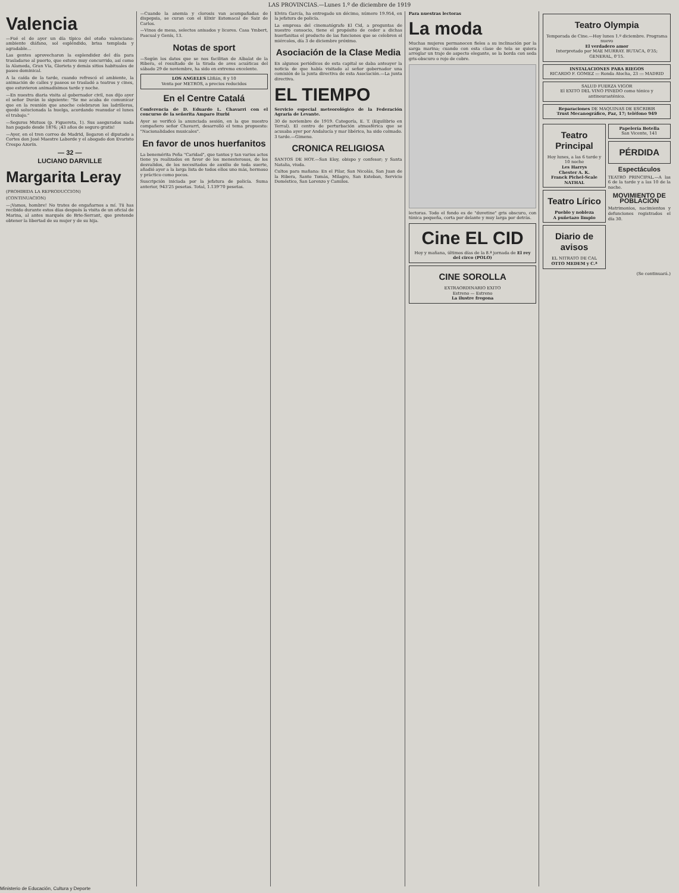LAS PROVINCIAS.—Lunes 1.º de diciembre de 1919
Valencia
—Fué el de ayer un día típico del otoño valenciano: ambiente diáfano, sol espléndido, brisa templada y agradable...
Las gentes aprovecharon la esplendidez del día para trasladarse al puerto, que estuvo muy concurrido, así como la Alameda, Gran Vía, Glorieta y demás sitios habituales de paseo dominical.
A la caída de la tarde, cuando refrescó el ambiente, la animación de calles y paseos se trasladó a teatros y cines, que estuvieron animadísimos tarde y noche.
—En nuestra diaria visita al gobernador civil, nos dijo ayer el señor Durán lo siguiente: "Se me acaba de comunicar que en la reunión que anoche celebraron los ladrilleros, quedó solucionada la huelga, acordando reanudar el lunes el trabajo."
—Seguros Mutuos (p. Figuereta, 1). Sus asegurados nada han pagado desde 1876; ¡43 años de seguro gratis!
—Ayer, en el tren correo de Madrid, llegaron el diputado a Cortes don José Maestre Laborde y el abogado don Evaristo Crespo Azorín.
— 32 —
LUCIANO DARVILLE
Margarita Leray
(PROHIBIDA LA REPRODUCCION)
(CONTINUACION)
—¡Vamos, hombre! No trates de engañarnos a mí. Tú has recibido durante estos días después la visita de un oficial de Marina, al antes marqués de Brie-Serrant, que pretende obtener la libertad de su mujer y de su hija.
—Cuando la anemia y clorosis van acompañadas de dispepsia, se curan con el Elixir Estomacal de Saiz de Carlos.
—Vinos de mesa, selectos anisados y licores. Casa Ymbert, Pascual y Genís, 13.
Notas de sport
—Según los datos que se nos facilitan de Albalat de la Ribera, el resultado de la tirada de aves acuáticas del sábado 29 de noviembre, ha sido en extremo excelente.
LOS ANGELES Lliñán, 8 y 10
Venta por METROS, a precios reducidos
En el Centre Catalá
Conferencia de D. Eduardo L. Chavarri con el concurso de la señorita Amparo Iturbi
Ayer se verificó la anunciada sesión, en la que nuestro compañero señor Chavarri, desarrolló el tema propuesto: "Nacionalidades musicales".
En favor de unos huerfanitos
La benemérita Peña "Caridad", que tantos y tan varios actos tiene ya realizados en favor de los menesterosos, de los desvalidos, de los necesitados de auxilio de toda suerte, añadió ayer a la larga lista de todos ellos uno más, hermoso y práctico como pocos.
Suscripción iniciada por la jefatura de policía. Suma anterior, 943'25 pesetas. Total, 1.139'70 pesetas.
Elvira García, ha entregado un décimo, número 19.954, en la jefatura de policía.
La empresa del cinematógrafo El Cid, a preguntas de nuestro consocio, tiene el propósito de ceder a dichas huerfanitas el producto de las funciones que se celebren el miércoles, día 3 de diciembre próximo.
Asociación de la Clase Media
En algunos periódicos de esta capital se daba anteayer la noticia de que había visitado al señor gobernador una comisión de la junta directiva de esta Asociación.—La junta directiva.
EL TIEMPO
Servicio especial meteorológico de la Federación Agraria de Levante.
30 de noviembre de 1919. Categoría, E. T. (Equilibrio en Terral). El centro de perturbación atmosférica que se acusaba ayer por Andalucía y mar libérico, ha sido colmado. 3 tarde.—Gimeno.
CRONICA RELIGIOSA
SANTOS DE HOY.—San Eloy, obispo y confesor; y Santa Natalia, viuda.
Cultos para mañana: En el Pilar, San Nicolás, San Juan de la Ribera, Santo Tomás, Milagro, San Esteban, Servicio Doméstico, San Lorenzo y Camilos.
Para nuestras lectoras
La moda
Muchas mujeres permanecen fieles a su inclinación por la sarga marina; cuando con esta clase de tela se quiera arreglar un traje de aspecto elegante, se la borda con seda gris-obscuro o rojo de cobre.
lectoras. Todo el fondo es de "duvetine" gris obscuro, con túnica pequeña, corta por delante y muy larga por detrás.
Cine EL CID
Hoy y mañana, últimos días de la 8.ª jornada de El rey del circo (POLO)
CINE SOROLLA
EXTRAORDINARIO EXITO
Estreno — Estreno
La ilustre fregona
Teatro Olympia
Temporada de Cine.—Hoy lunes 1.º diciembre. Programa nuevo
El verdadero amor
Interpretado por MAE MURRAY. BUTACA, 0'35; GENERAL, 0'15.
INSTALACIONES PARA RIEGOS
RICARDO F. GOMEZ ::: Ronda Atocha, 23 ::: MADRID
SALUD FUERZA VIGOR
El EXITO DEL VINO PINEDO como tónico y antineurasténico.
Reparaciones DE MAQUINAS DE ESCRIBIR
Trust Mecanográfico, Paz, 17; teléfono 949
Teatro Principal
Hoy lunes, a las 6 tarde y 10 noche
Les Harrys
Chester A. K.
Franck Pichel-Scale
NATHAL
Teatro Lírico
Pueblo y nobleza
A puñetazo limpio
Diario de avisos
EL NITRATO DE CAL
OTTO MEDEM y C.ª
Papelería Botella
San Vicente, 141
PÉRDIDA
Espectáculos
TEATRO PRINCIPAL.—A las 6 de la tarde y a las 10 de la noche.
MOVIMIENTO DE POBLACION
Matrimonios, nacimientos y defunciones registrados el día 30.
(Se continuará.)
Ministerio de Educación, Cultura y Deporte